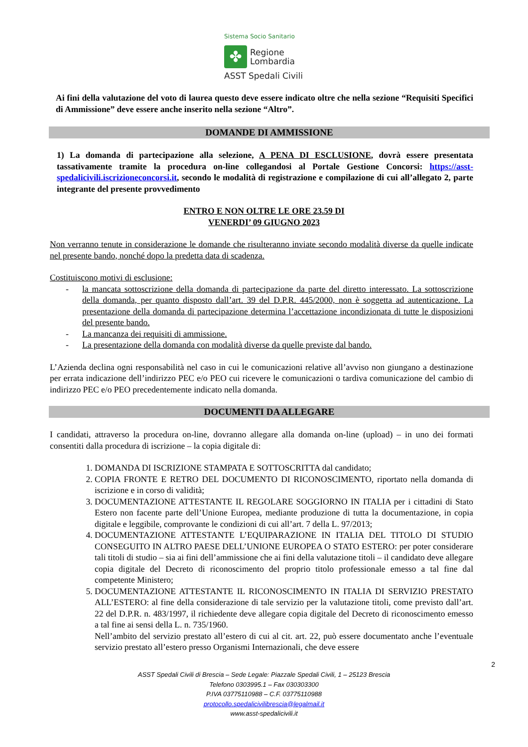Sistema Socio Sanitario
✤
Regione
Lombardia
ASST Spedali Civili
Ai fini della valutazione del voto di laurea questo deve essere indicato oltre che nella sezione “Requisiti Specifici di Ammissione” deve essere anche inserito nella sezione “Altro”.
DOMANDE DI AMMISSIONE
1) La domanda di partecipazione alla selezione, A PENA DI ESCLUSIONE, dovrà essere presentata tassativamente tramite la procedura on-line collegandosi al Portale Gestione Concorsi: https://asst-spedalicivili.iscrizioneconcorsi.it, secondo le modalità di registrazione e compilazione di cui all’allegato 2, parte integrante del presente provvedimento
ENTRO E NON OLTRE LE ORE 23.59 DI
VENERDI’ 09 GIUGNO 2023
Non verranno tenute in considerazione le domande che risulteranno inviate secondo modalità diverse da quelle indicate nel presente bando, nonché dopo la predetta data di scadenza.
Costituiscono motivi di esclusione:
- la mancata sottoscrizione della domanda di partecipazione da parte del diretto interessato. La sottoscrizione della domanda, per quanto disposto dall’art. 39 del D.P.R. 445/2000, non è soggetta ad autenticazione. La presentazione della domanda di partecipazione determina l’accettazione incondizionata di tutte le disposizioni del presente bando.
- La mancanza dei requisiti di ammissione.
- La presentazione della domanda con modalità diverse da quelle previste dal bando.
L’Azienda declina ogni responsabilità nel caso in cui le comunicazioni relative all’avviso non giungano a destinazione per errata indicazione dell’indirizzo PEC e/o PEO cui ricevere le comunicazioni o tardiva comunicazione del cambio di indirizzo PEC e/o PEO precedentemente indicato nella domanda.
DOCUMENTI DA ALLEGARE
I candidati, attraverso la procedura on-line, dovranno allegare alla domanda on-line (upload) – in uno dei formati consentiti dalla procedura di iscrizione – la copia digitale di:
1. DOMANDA DI ISCRIZIONE STAMPATA E SOTTOSCRITTA dal candidato;
2. COPIA FRONTE E RETRO DEL DOCUMENTO DI RICONOSCIMENTO, riportato nella domanda di iscrizione e in corso di validità;
3. DOCUMENTAZIONE ATTESTANTE IL REGOLARE SOGGIORNO IN ITALIA per i cittadini di Stato Estero non facente parte dell’Unione Europea, mediante produzione di tutta la documentazione, in copia digitale e leggibile, comprovante le condizioni di cui all’art. 7 della L. 97/2013;
4. DOCUMENTAZIONE ATTESTANTE L’EQUIPARAZIONE IN ITALIA DEL TITOLO DI STUDIO CONSEGUITO IN ALTRO PAESE DELL’UNIONE EUROPEA O STATO ESTERO: per poter considerare tali titoli di studio – sia ai fini dell’ammissione che ai fini della valutazione titoli – il candidato deve allegare copia digitale del Decreto di riconoscimento del proprio titolo professionale emesso a tal fine dal competente Ministero;
5. DOCUMENTAZIONE ATTESTANTE IL RICONOSCIMENTO IN ITALIA DI SERVIZIO PRESTATO ALL’ESTERO: al fine della considerazione di tale servizio per la valutazione titoli, come previsto dall’art. 22 del D.P.R. n. 483/1997, il richiedente deve allegare copia digitale del Decreto di riconoscimento emesso a tal fine ai sensi della L. n. 735/1960.
Nell’ambito del servizio prestato all’estero di cui al cit. art. 22, può essere documentato anche l’eventuale servizio prestato all’estero presso Organismi Internazionali, che deve essere
2
ASST Spedali Civili di Brescia – Sede Legale: Piazzale Spedali Civili, 1 – 25123 Brescia
Telefono 0303995.1 – Fax 030303300
P.IVA 03775110988 – C.F. 03775110988
protocollo.spedalicivilibrescia@legalmail.it
www.asst-spedalicivili.it